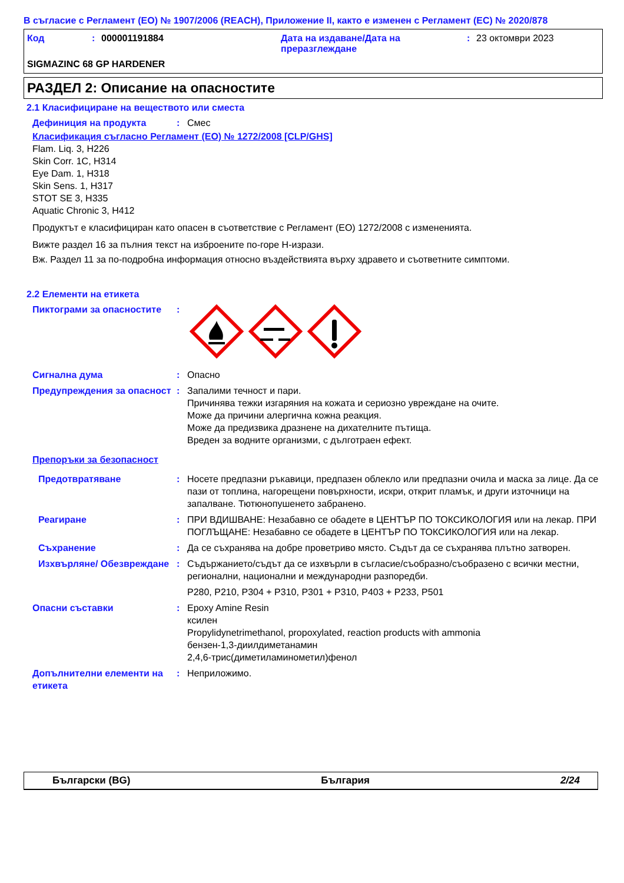В съгласие с Регламент (ЕО) № 1907/2006 (REACH), Приложение II, както е изменен с Регламент (ЕС) № 2020/878
Код: 000001191884 Дата на издаване/Дата на преразглеждане: 23 октомври 2023
SIGMAZINC 68 GP HARDENER
РАЗДЕЛ 2: Описание на опасностите
2.1 Класифициране на веществото или сместа
Дефиниция на продукта: Смес
Класификация съгласно Регламент (ЕО) № 1272/2008 [CLP/GHS]
Flam. Liq. 3, H226
Skin Corr. 1C, H314
Eye Dam. 1, H318
Skin Sens. 1, H317
STOT SE 3, H335
Aquatic Chronic 3, H412
Продуктът е класифициран като опасен в съответствие с Регламент (ЕО) 1272/2008 с измененията.
Вижте раздел 16 за пълния текст на изброените по-горе H-изрази.
Вж. Раздел 11 за по-подробна информация относно въздействията върху здравето и съответните симптоми.
2.2 Елементи на етикета
Пиктограми за опасностите:
Сигнална дума: Опасно
Предупреждения за опасност: Запалими течност и пари.
Причинява тежки изгаряния на кожата и сериозно увреждане на очите.
Може да причини алергична кожна реакция.
Може да предизвика дразнене на дихателните пътища.
Вреден за водните организми, с дълготраен ефект.
Препоръки за безопасност
Предотвратяване: Носете предпазни ръкавици, предпазен облекло или предпазни очила и маска за лице. Да се пази от топлина, нагорещени повърхности, искри, открит пламък, и други източници на запалване. Тютюнопушенето забранено.
Реагиране: ПРИ ВДИШВАНЕ: Незабавно се обадете в ЦЕНТЪР ПО ТОКСИКОЛОГИЯ или на лекар. ПРИ ПОГЛЪЩАНЕ: Незабавно се обадете в ЦЕНТЪР ПО ТОКСИКОЛОГИЯ или на лекар.
Съхранение: Да се съхранява на добре проветриво място. Съдът да се съхранява плътно затворен.
Изхвърляне/ Обезвреждане: Съдържанието/съдът да се изхвърли в съгласие/съобразно/съобразено с всички местни, регионални, национални и международни разпоредби.
P280, P210, P304 + P310, P301 + P310, P403 + P233, P501
Опасни съставки: Epoxy Amine Resin
ксилен
Propylidynetrimethanol, propoxylated, reaction products with ammonia
бензен-1,3-диилдиметанамин
2,4,6-трис(диметиламинометил)фенол
Допълнителни елементи на етикета: Неприложимо.
Български (BG) България 2/24